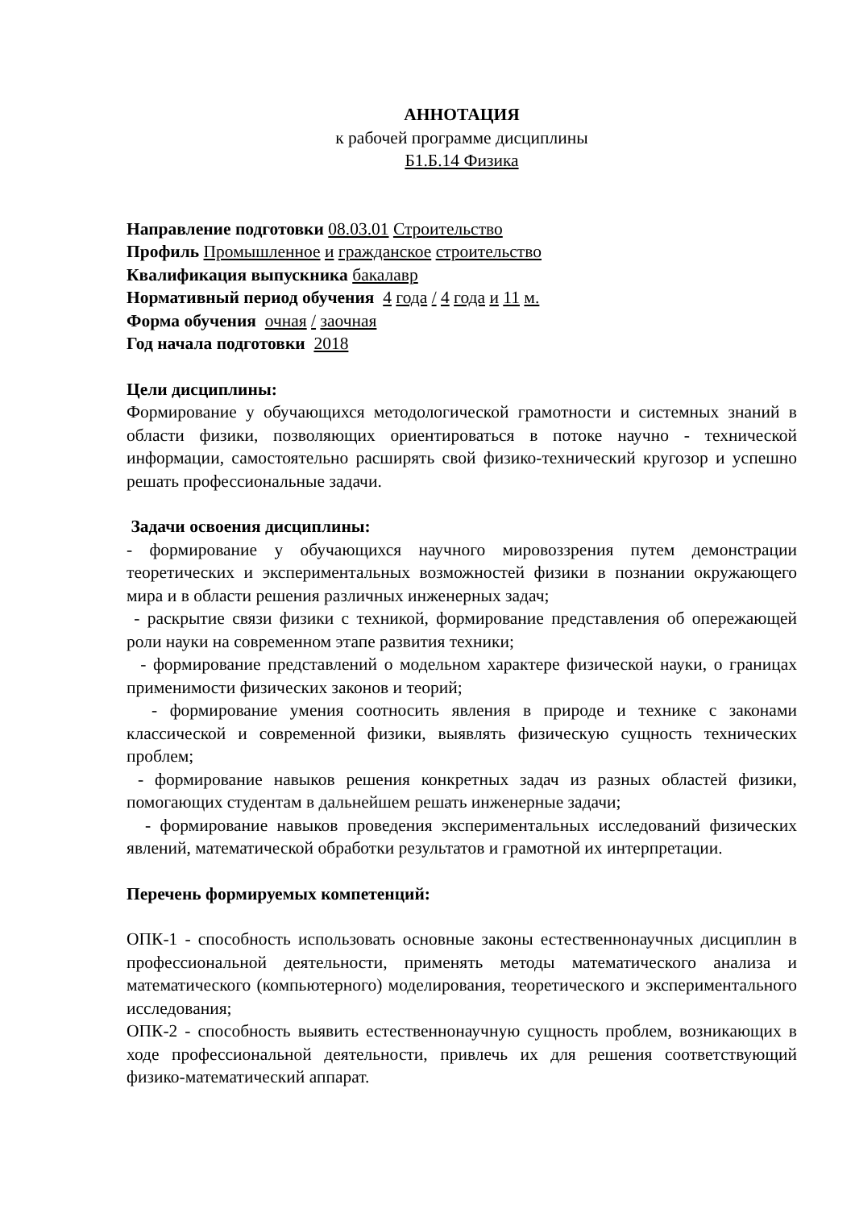АННОТАЦИЯ
к рабочей программе дисциплины
Б1.Б.14 Физика
Направление подготовки 08.03.01 Строительство
Профиль Промышленное и гражданское строительство
Квалификация выпускника бакалавр
Нормативный период обучения 4 года / 4 года и 11 м.
Форма обучения очная / заочная
Год начала подготовки 2018
Цели дисциплины:
Формирование у обучающихся методологической грамотности и системных знаний в области физики, позволяющих ориентироваться в потоке научно - технической информации, самостоятельно расширять свой физико-технический кругозор и успешно решать профессиональные задачи.
Задачи освоения дисциплины:
- формирование у обучающихся научного мировоззрения путем демонстрации теоретических и экспериментальных возможностей физики в познании окружающего мира и в области решения различных инженерных задач;
- раскрытие связи физики с техникой, формирование представления об опережающей роли науки на современном этапе развития техники;
- формирование представлений о модельном характере физической науки, о границах применимости физических законов и теорий;
- формирование умения соотносить явления в природе и технике с законами классической и современной физики, выявлять физическую сущность технических проблем;
- формирование навыков решения конкретных задач из разных областей физики, помогающих студентам в дальнейшем решать инженерные задачи;
- формирование навыков проведения экспериментальных исследований физических явлений, математической обработки результатов и грамотной их интерпретации.
Перечень формируемых компетенций:
ОПК-1 - способность использовать основные законы естественнонаучных дисциплин в профессиональной деятельности, применять методы математического анализа и математического (компьютерного) моделирования, теоретического и экспериментального исследования;
ОПК-2 - способность выявить естественнонаучную сущность проблем, возникающих в ходе профессиональной деятельности, привлечь их для решения соответствующий физико-математический аппарат.